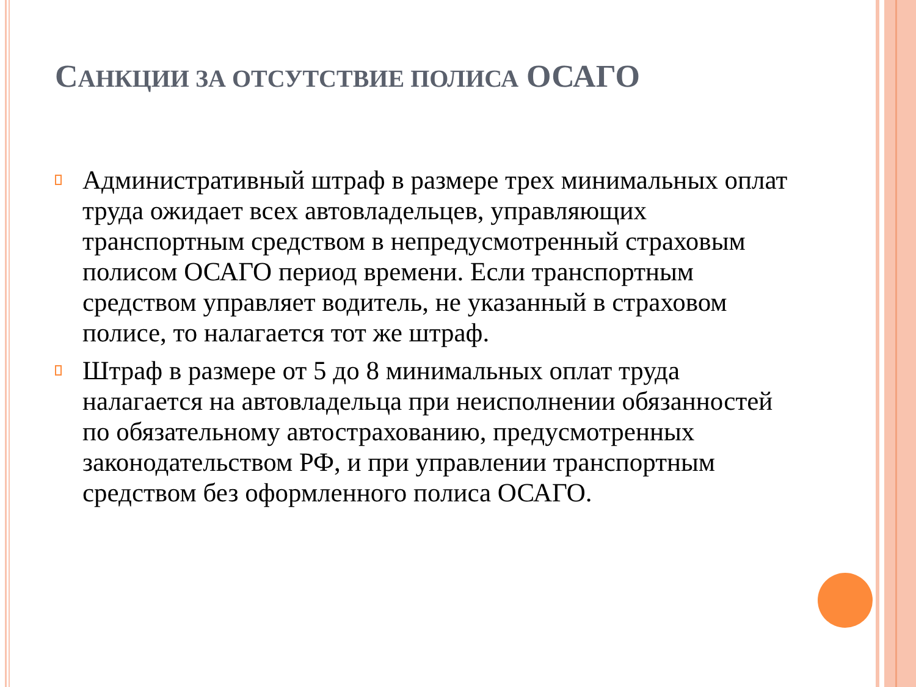САНКЦИИ ЗА ОТСУТСТВИЕ ПОЛИСА ОСАГО
Административный штраф в размере трех минимальных оплат труда ожидает всех автовладельцев, управляющих транспортным средством в непредусмотренный страховым полисом ОСАГО период времени. Если транспортным средством управляет водитель, не указанный в страховом полисе, то налагается тот же штраф.
Штраф в размере от 5 до 8 минимальных оплат труда налагается на автовладельца при неисполнении обязанностей по обязательному автострахованию, предусмотренных законодательством РФ, и при управлении транспортным средством без оформленного полиса ОСАГО.